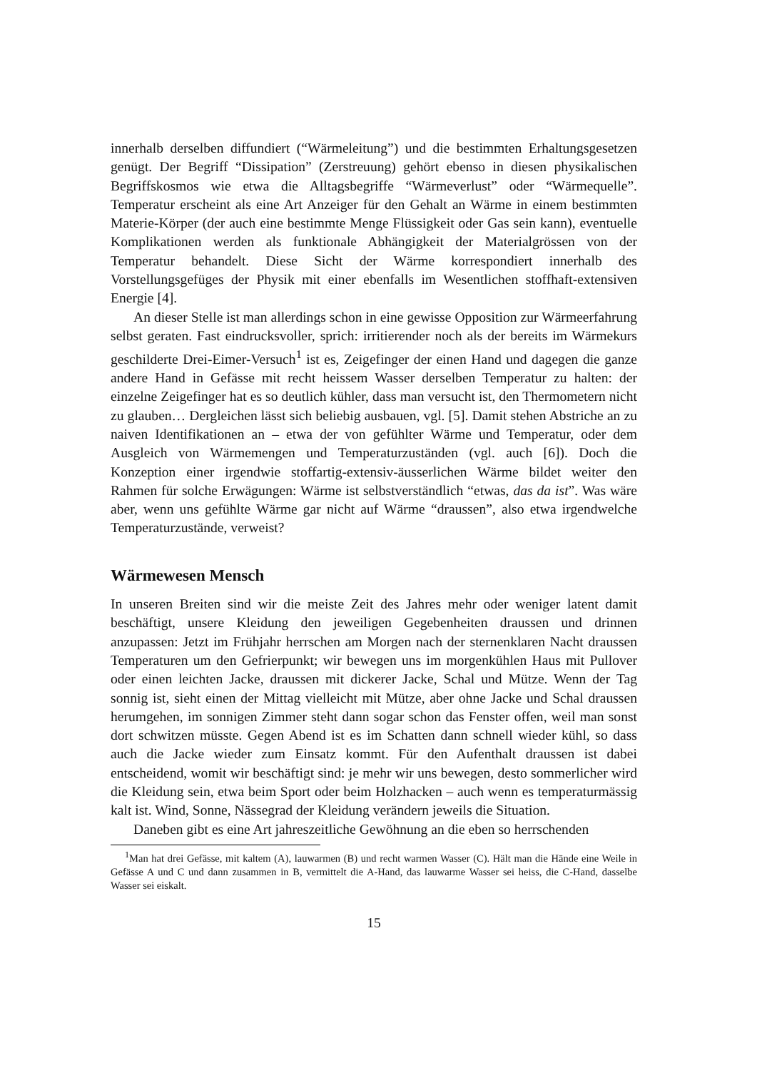innerhalb derselben diffundiert (“Wärmeleitung”) und die bestimmten Erhaltungsgesetzen genügt. Der Begriff “Dissipation” (Zerstreuung) gehört ebenso in diesen physikalischen Begriffskosmos wie etwa die Alltagsbegriffe “Wärmeverlust” oder “Wärmequelle”. Temperatur erscheint als eine Art Anzeiger für den Gehalt an Wärme in einem bestimmten Materie-Körper (der auch eine bestimmte Menge Flüssigkeit oder Gas sein kann), eventuelle Komplikationen werden als funktionale Abhängigkeit der Materialgrössen von der Temperatur behandelt. Diese Sicht der Wärme korrespondiert innerhalb des Vorstellungsgefüges der Physik mit einer ebenfalls im Wesentlichen stoffhaft-extensiven Energie [4].
An dieser Stelle ist man allerdings schon in eine gewisse Opposition zur Wärmeerfahrung selbst geraten. Fast eindrucksvoller, sprich: irritierender noch als der bereits im Wärmekurs geschilderte Drei-Eimer-Versuch<sup>1</sup> ist es, Zeigefinger der einen Hand und dagegen die ganze andere Hand in Gefässe mit recht heissem Wasser derselben Temperatur zu halten: der einzelne Zeigefinger hat es so deutlich kühler, dass man versucht ist, den Thermometern nicht zu glauben… Dergleichen lässt sich beliebig ausbauen, vgl. [5]. Damit stehen Abstriche an zu naiven Identifikationen an – etwa der von gefühlter Wärme und Temperatur, oder dem Ausgleich von Wärmemengen und Temperaturzuständen (vgl. auch [6]). Doch die Konzeption einer irgendwie stoffartig-extensiv-äusserlichen Wärme bildet weiter den Rahmen für solche Erwägungen: Wärme ist selbstverständlich “etwas, das da ist”. Was wäre aber, wenn uns gefühlte Wärme gar nicht auf Wärme “draussen”, also etwa irgendwelche Temperaturzustände, verweist?
Wärmewesen Mensch
In unseren Breiten sind wir die meiste Zeit des Jahres mehr oder weniger latent damit beschäftigt, unsere Kleidung den jeweiligen Gegebenheiten draussen und drinnen anzupassen: Jetzt im Frühjahr herrschen am Morgen nach der sternenklaren Nacht draussen Temperaturen um den Gefrierpunkt; wir bewegen uns im morgenkühlen Haus mit Pullover oder einen leichten Jacke, draussen mit dickerer Jacke, Schal und Mütze. Wenn der Tag sonnig ist, sieht einen der Mittag vielleicht mit Mütze, aber ohne Jacke und Schal draussen herumgehen, im sonnigen Zimmer steht dann sogar schon das Fenster offen, weil man sonst dort schwitzen müsste. Gegen Abend ist es im Schatten dann schnell wieder kühl, so dass auch die Jacke wieder zum Einsatz kommt. Für den Aufenthalt draussen ist dabei entscheidend, womit wir beschäftigt sind: je mehr wir uns bewegen, desto sommerlicher wird die Kleidung sein, etwa beim Sport oder beim Holzhacken – auch wenn es temperaturmässig kalt ist. Wind, Sonne, Nässegrad der Kleidung verändern jeweils die Situation.
Daneben gibt es eine Art jahreszeitliche Gewöhnung an die eben so herrschenden
<sup>1</sup> Man hat drei Gefässe, mit kaltem (A), lauwarmen (B) und recht warmen Wasser (C). Hält man die Hände eine Weile in Gefässe A und C und dann zusammen in B, vermittelt die A-Hand, das lauwarme Wasser sei heiss, die C-Hand, dasselbe Wasser sei eiskalt.
15